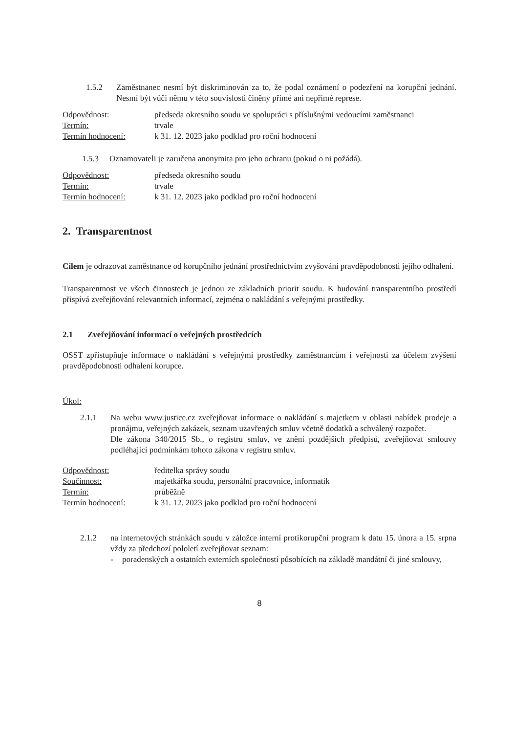1.5.2 Zaměstnanec nesmí být diskriminován za to, že podal oznámení o podezření na korupční jednání. Nesmí být vůči němu v této souvislosti činěny přímé ani nepřímé represe.
Odpovědnost:
předseda okresního soudu ve spolupráci s příslušnými vedoucími zaměstnanci
Termín:
trvale
Termín hodnocení:
k 31. 12. 2023 jako podklad pro roční hodnocení
1.5.3 Oznamovateli je zaručena anonymita pro jeho ochranu (pokud o ni požádá).
Odpovědnost:
předseda okresního soudu
Termín:
trvale
Termín hodnocení:
k 31. 12. 2023 jako podklad pro roční hodnocení
2. Transparentnost
Cílem je odrazovat zaměstnance od korupčního jednání prostřednictvím zvyšování pravděpodobnosti jejího odhalení.
Transparentnost ve všech činnostech je jednou ze základních priorit soudu. K budování transparentního prostředí přispívá zveřejňování relevantních informací, zejména o nakládání s veřejnými prostředky.
2.1 Zveřejňování informací o veřejných prostředcích
OSST zpřístupňuje informace o nakládání s veřejnými prostředky zaměstnancům i veřejnosti za účelem zvýšení pravděpodobnosti odhalení korupce.
Úkol:
2.1.1 Na webu www.justice.cz zveřejňovat informace o nakládání s majetkem v oblasti nabídek prodeje a pronájmu, veřejných zakázek, seznam uzavřených smluv včetně dodatků a schválený rozpočet.
Dle zákona 340/2015 Sb., o registru smluv, ve znění pozdějších předpisů, zveřejňovat smlouvy podléhající podmínkám tohoto zákona v registru smluv.
Odpovědnost:
ředitelka správy soudu
Součinnost:
majetkářka soudu, personální pracovnice, informatik
Termín:
průběžně
Termín hodnocení:
k 31. 12. 2023 jako podklad pro roční hodnocení
2.1.2 na internetových stránkách soudu v záložce interní protikorupční program k datu 15. února a 15. srpna vždy za předchozí pololetí zveřejňovat seznam:
- poradenských a ostatních externích společností působících na základě mandátní či jiné smlouvy,
8